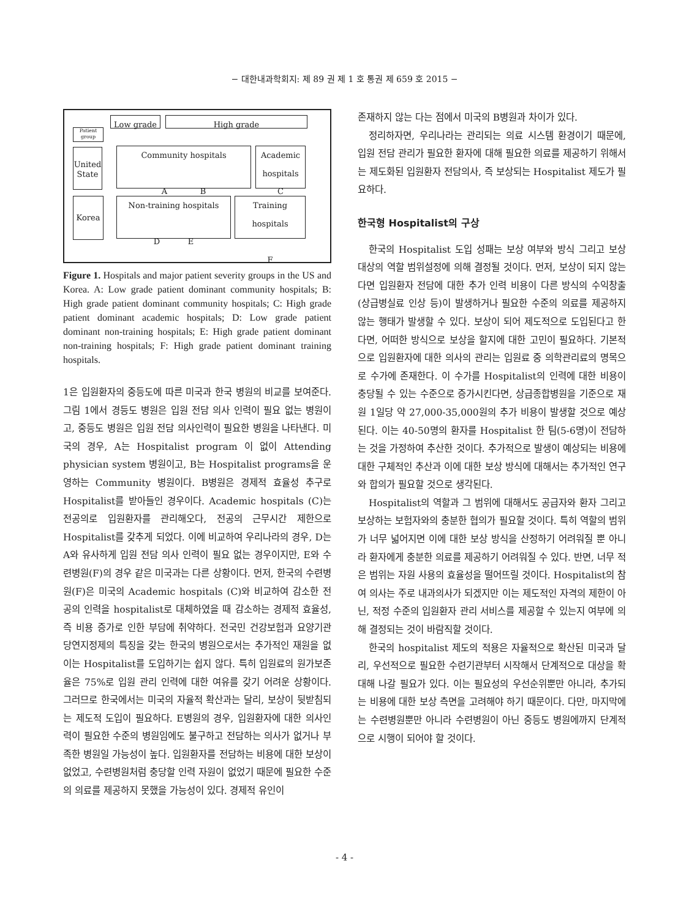− 대한내과학회지: 제 89 권 제 1 호 통권 제 659 호 2015 −
Patient group
United State
Korea
Low grade High grade
Community hospitals
A B
Academic hospitals
C
Non-training hospitals
D E
Training hospitals
F
Figure 1. Hospitals and major patient severity groups in the US and Korea. A: Low grade patient dominant community hospitals; B: High grade patient dominant community hospitals; C: High grade patient dominant academic hospitals; D: Low grade patient dominant non-training hospitals; E: High grade patient dominant non-training hospitals; F: High grade patient dominant training hospitals.
1은 입원환자의 중등도에 따른 미국과 한국 병원의 비교를 보여준다. 그림 1에서 경등도 병원은 입원 전담 의사 인력이 필요 없는 병원이고, 중등도 병원은 입원 전담 의사인력이 필요한 병원을 나타낸다. 미국의 경우, A는 Hospitalist program 이 없이 Attending physician system 병원이고, B는 Hospitalist programs을 운영하는 Community 병원이다. B병원은 경제적 효율성 추구로 Hospitalist를 받아들인 경우이다. Academic hospitals (C)는 전공의로 입원환자를 관리해오다, 전공의 근무시간 제한으로 Hospitalist를 갖추게 되었다. 이에 비교하여 우리나라의 경우, D는 A와 유사하게 입원 전담 의사 인력이 필요 없는 경우이지만, E와 수련병원(F)의 경우 같은 미국과는 다른 상황이다. 먼저, 한국의 수련병원(F)은 미국의 Academic hospitals (C)와 비교하여 감소한 전공의 인력을 hospitalist로 대체하였을 때 감소하는 경제적 효율성, 즉 비용 증가로 인한 부담에 취약하다. 전국민 건강보험과 요양기관 당연지정제의 특징을 갖는 한국의 병원으로서는 추가적인 재원을 없이는 Hospitalist를 도입하기는 쉽지 않다. 특히 입원료의 원가보존율은 75%로 입원 관리 인력에 대한 여유를 갖기 어려운 상황이다. 그러므로 한국에서는 미국의 자율적 확산과는 달리, 보상이 뒷받침되는 제도적 도입이 필요하다. E병원의 경우, 입원환자에 대한 의사인력이 필요한 수준의 병원임에도 불구하고 전담하는 의사가 없거나 부족한 병원일 가능성이 높다. 입원환자를 전담하는 비용에 대한 보상이 없었고, 수련병원처럼 충당할 인력 자원이 없었기 때문에 필요한 수준의 의료를 제공하지 못했을 가능성이 있다. 경제적 유인이
존재하지 않는 다는 점에서 미국의 B병원과 차이가 있다.
정리하자면, 우리나라는 관리되는 의료 시스템 환경이기 때문에, 입원 전담 관리가 필요한 환자에 대해 필요한 의료를 제공하기 위해서는 제도화된 입원환자 전담의사, 즉 보상되는 Hospitalist 제도가 필요하다.
한국형 Hospitalist의 구상
한국의 Hospitalist 도입 성패는 보상 여부와 방식 그리고 보상 대상의 역할 범위설정에 의해 결정될 것이다. 먼저, 보상이 되지 않는다면 입원환자 전담에 대한 추가 인력 비용이 다른 방식의 수익창출(상급병실료 인상 등)이 발생하거나 필요한 수준의 의료를 제공하지 않는 행태가 발생할 수 있다. 보상이 되어 제도적으로 도입된다고 한다면, 어떠한 방식으로 보상을 할지에 대한 고민이 필요하다. 기본적으로 입원환자에 대한 의사의 관리는 입원료 중 의학관리료의 명목으로 수가에 존재한다. 이 수가를 Hospitalist의 인력에 대한 비용이 충당될 수 있는 수준으로 증가시킨다면, 상급종합병원을 기준으로 재원 1일당 약 27,000-35,000원의 추가 비용이 발생할 것으로 예상된다. 이는 40-50명의 환자를 Hospitalist 한 팀(5-6명)이 전담하는 것을 가정하여 추산한 것이다. 추가적으로 발생이 예상되는 비용에 대한 구체적인 추산과 이에 대한 보상 방식에 대해서는 추가적인 연구와 합의가 필요할 것으로 생각된다.
Hospitalist의 역할과 그 범위에 대해서도 공급자와 환자 그리고 보상하는 보험자와의 충분한 협의가 필요할 것이다. 특히 역할의 범위가 너무 넓어지면 이에 대한 보상 방식을 산정하기 어려워질 뿐 아니라 환자에게 충분한 의료를 제공하기 어려워질 수 있다. 반면, 너무 적은 범위는 자원 사용의 효율성을 떨어뜨릴 것이다. Hospitalist의 참여 의사는 주로 내과의사가 되겠지만 이는 제도적인 자격의 제한이 아닌, 적정 수준의 입원환자 관리 서비스를 제공할 수 있는지 여부에 의해 결정되는 것이 바람직할 것이다.
한국의 hospitalist 제도의 적용은 자율적으로 확산된 미국과 달리, 우선적으로 필요한 수련기관부터 시작해서 단계적으로 대상을 확대해 나갈 필요가 있다. 이는 필요성의 우선순위뿐만 아니라, 추가되는 비용에 대한 보상 측면을 고려해야 하기 때문이다. 다만, 마지막에는 수련병원뿐만 아니라 수련병원이 아닌 중등도 병원에까지 단계적으로 시행이 되어야 할 것이다.
- 4 -